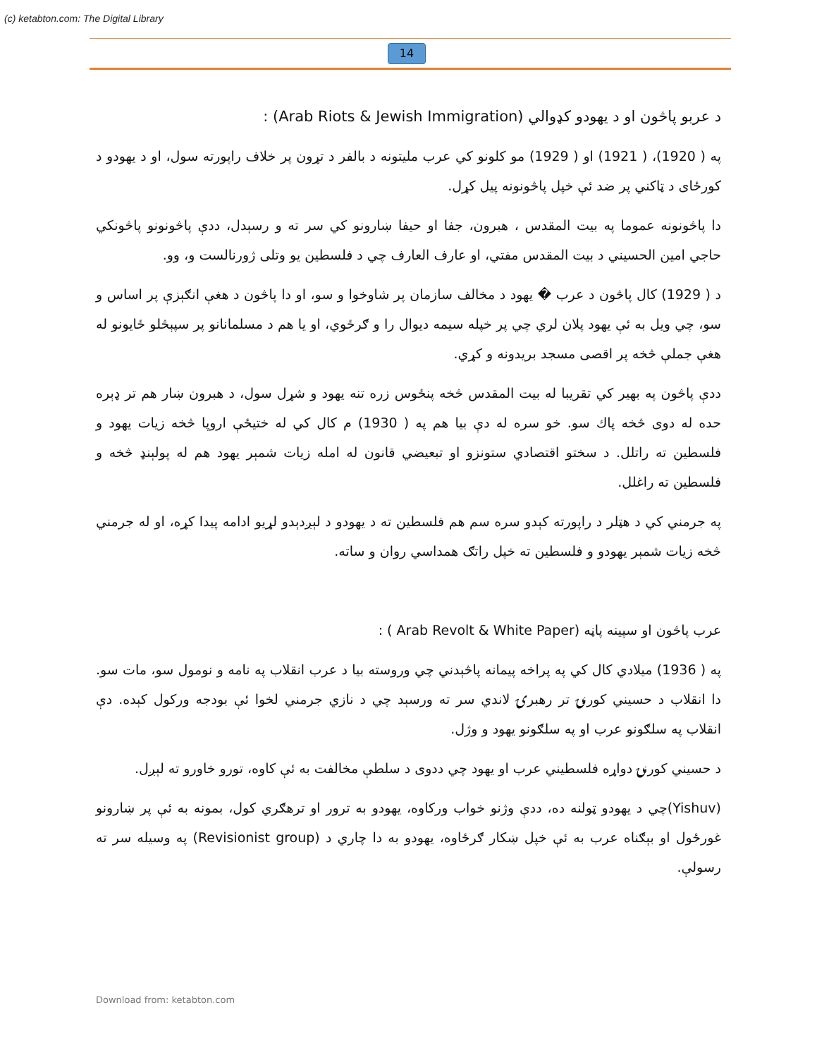(c) ketabton.com: The Digital Library
14
د عربو پاڅون او د یهودو کډوالي (Arab Riots & Jewish Immigration) :
په ( 1920)، ( 1921) او ( 1929) مو کلونو کي عرب ملیتونه د بالفر د تړون پر خلاف راپورته سول، او د یهودو د کورځای د ټاکني پر ضد ئې خپل پاڅونونه پیل کړل.
دا پاڅونونه عموما په بیت المقدس ، هبرون، جفا او حیفا ښارونو کي سر ته و رسېدل، ددې پاڅونونو پاڅونکي حاجي امین الحسیني د بیت المقدس مفتي، او عارف العارف چي د فلسطین یو وتلی ژورنالست و، وو.
د ( 1929) کال پاڅون د عرب � یهود د مخالف سازمان پر شاوخوا و سو، او دا پاڅون د هغې انګېزې پر اساس و سو، چي ویل به ئې یهود پلان لري چي پر خپله سیمه دیوال را و ګرځوي، او یا هم د مسلمانانو پر سپېڅلو ځایونو له هغې جملې څخه پر اقصی مسجد بریدونه و کړي.
ددې پاڅون په بهیر کي تقریبا له بیت المقدس څخه پنځوس زره تنه یهود و شړل سول، د هبرون ښار هم تر ډېره حده له دوی څخه پاك سو. خو سره له دې بیا هم په ( 1930) م کال کي له ختیځې اروپا څخه زیات یهود و فلسطین ته راتلل. د سختو اقتصادي ستونزو او تبعیضي قانون له امله زیات شمېر یهود هم له پولېنډ څخه و فلسطین ته راغلل.
په جرمني کي د هټلر د راپورته کېدو سره سم هم فلسطین ته د یهودو د لېږدېدو لړیو ادامه پیدا کړه، او له جرمني څخه زیات شمېر یهودو و فلسطین ته خپل راتګ همداسي روان و ساته.
عرب پاڅون او سپینه پاڼه (Arab Revolt & White Paper ) :
په ( 1936) میلادي کال کي په پراخه پیمانه پاڅېدني چي وروسته بیا د عرب انقلاب په نامه و نومول سو، مات سو. دا انقلاب د حسیني کورنۍ تر رهبرۍ لاندي سر ته ورسېد چي د نازي جرمني لخوا ئې بودجه ورکول کېده. دې انقلاب په سلګونو عرب او په سلګونو یهود و وژل.
د حسیني کورنۍ دواړه فلسطیني عرب او یهود چي ددوی د سلطې مخالفت به ئې کاوه، تورو خاورو ته لېږل.
(Yishuv)چي د یهودو ټولنه ده، ددې وژنو خواب ورکاوه، یهودو به ترور او ترهګري کول، بمونه به ئې پر ښارونو غورځول او بېګناه عرب به ئې خپل ښکار ګرځاوه، یهودو به دا چاري د (Revisionist group) په وسیله سر ته رسولې.
Download from: ketabton.com